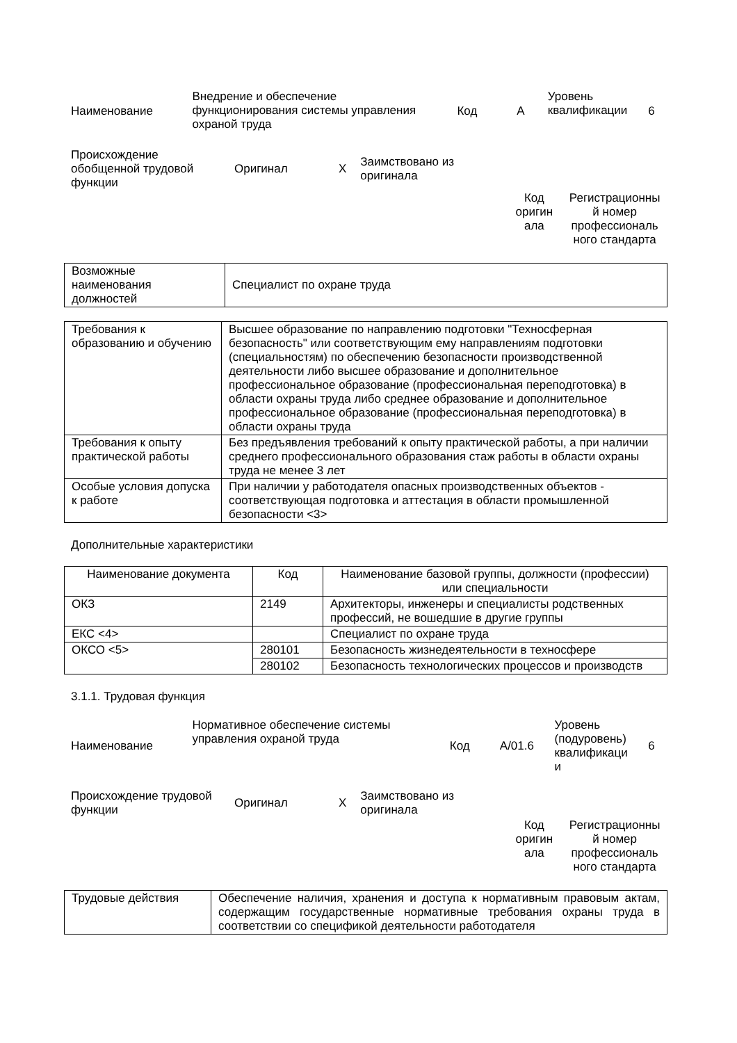| Наименование | Внедрение и обеспечение функционирования системы управления охраной труда | Код | A | Уровень квалификации | 6 |
| Происхождение обобщенной трудовой функции | Оригинал | X | Заимствовано из оригинала | | |
| | | | | Код оригин ала | Регистрационны й номер профессиональ ного стандарта |
| Возможные наименования должностей | Специалист по охране труда |
| Требования к образованию и обучению | Высшее образование по направлению подготовки "Техносферная безопасность" или соответствующим ему направлениям подготовки (специальностям) по обеспечению безопасности производственной деятельности либо высшее образование и дополнительное профессиональное образование (профессиональная переподготовка) в области охраны труда либо среднее образование и дополнительное профессиональное образование (профессиональная переподготовка) в области охраны труда |
| Требования к опыту практической работы | Без предъявления требований к опыту практической работы, а при наличии среднего профессионального образования стаж работы в области охраны труда не менее 3 лет |
| Особые условия допуска к работе | При наличии у работодателя опасных производственных объектов - соответствующая подготовка и аттестация в области промышленной безопасности <3> |
Дополнительные характеристики
| Наименование документа | Код | Наименование базовой группы, должности (профессии) или специальности |
| --- | --- | --- |
| ОКЗ | 2149 | Архитекторы, инженеры и специалисты родственных профессий, не вошедшие в другие группы |
| ЕКС <4> | | Специалист по охране труда |
| ОКСО <5> | 280101 | Безопасность жизнедеятельности в техносфере |
| | 280102 | Безопасность технологических процессов и производств |
3.1.1. Трудовая функция
| Наименование | Нормативное обеспечение системы управления охраной труда | Код | A/01.6 | Уровень (подуровень) квалификаци и | 6 |
| Происхождение трудовой функции | Оригинал | X | Заимствовано из оригинала | | |
| | | | | Код оригин ала | Регистрационны й номер профессиональ ного стандарта |
| Трудовые действия | Обеспечение наличия, хранения и доступа к нормативным правовым актам, содержащим государственные нормативные требования охраны труда в соответствии со спецификой деятельности работодателя |